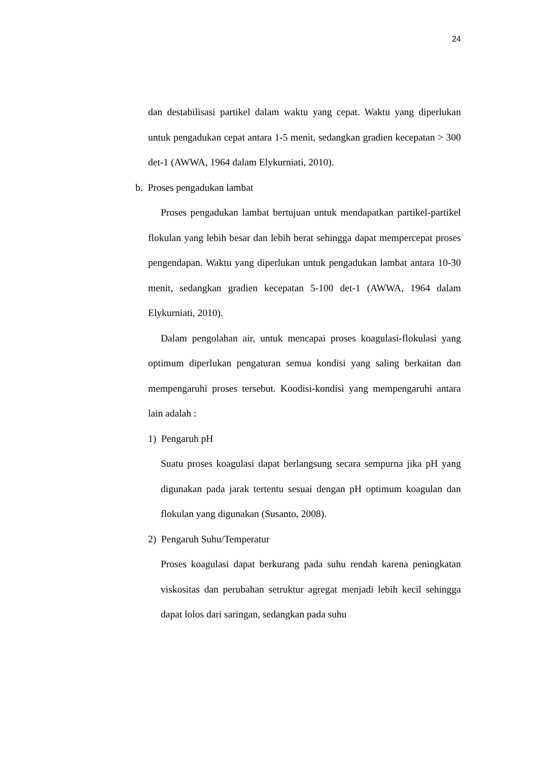24
dan destabilisasi partikel dalam waktu yang cepat. Waktu yang diperlukan untuk pengadukan cepat antara 1-5 menit, sedangkan gradien kecepatan > 300 det-1 (AWWA, 1964 dalam Elykurniati, 2010).
b. Proses pengadukan lambat
Proses pengadukan lambat bertujuan untuk mendapatkan partikel-partikel flokulan yang lebih besar dan lebih berat sehingga dapat mempercepat proses pengendapan. Waktu yang diperlukan untuk pengadukan lambat antara 10-30 menit, sedangkan gradien kecepatan 5-100 det-1 (AWWA, 1964 dalam Elykurniati, 2010).
Dalam pengolahan air, untuk mencapai proses koagulasi-flokulasi yang optimum diperlukan pengaturan semua kondisi yang saling berkaitan dan mempengaruhi proses tersebut. Koodisi-kondisi yang mempengaruhi antara lain adalah :
1) Pengaruh pH
Suatu proses koagulasi dapat berlangsung secara sempurna jika pH yang digunakan pada jarak tertentu sesuai dengan pH optimum koagulan dan flokulan yang digunakan (Susanto, 2008).
2) Pengaruh Suhu/Temperatur
Proses koagulasi dapat berkurang pada suhu rendah karena peningkatan viskositas dan perubahan setruktur agregat menjadi lebih kecil sehingga dapat lolos dari saringan, sedangkan pada suhu